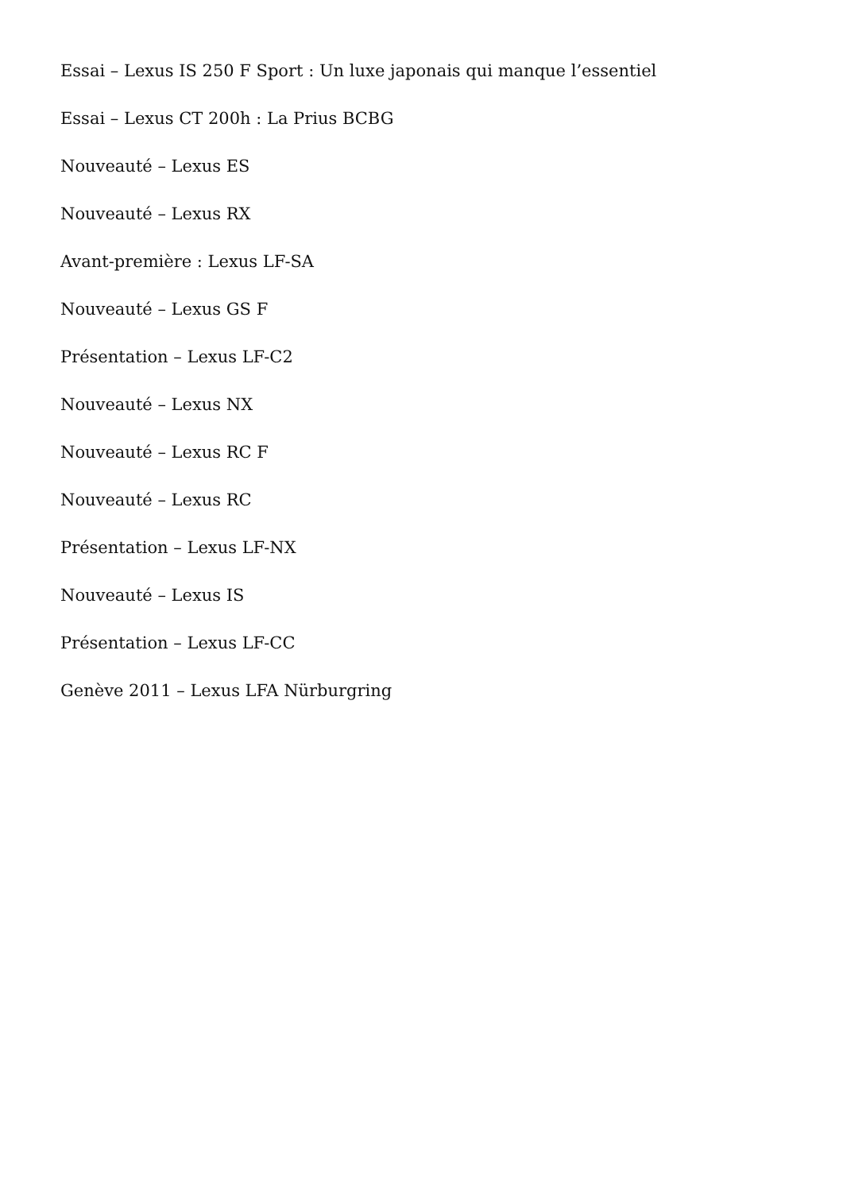Essai – Lexus IS 250 F Sport : Un luxe japonais qui manque l’essentiel
Essai – Lexus CT 200h : La Prius BCBG
Nouveauté – Lexus ES
Nouveauté – Lexus RX
Avant-première : Lexus LF-SA
Nouveauté – Lexus GS F
Présentation – Lexus LF-C2
Nouveauté – Lexus NX
Nouveauté – Lexus RC F
Nouveauté – Lexus RC
Présentation – Lexus LF-NX
Nouveauté – Lexus IS
Présentation – Lexus LF-CC
Genève 2011 – Lexus LFA Nürburgring